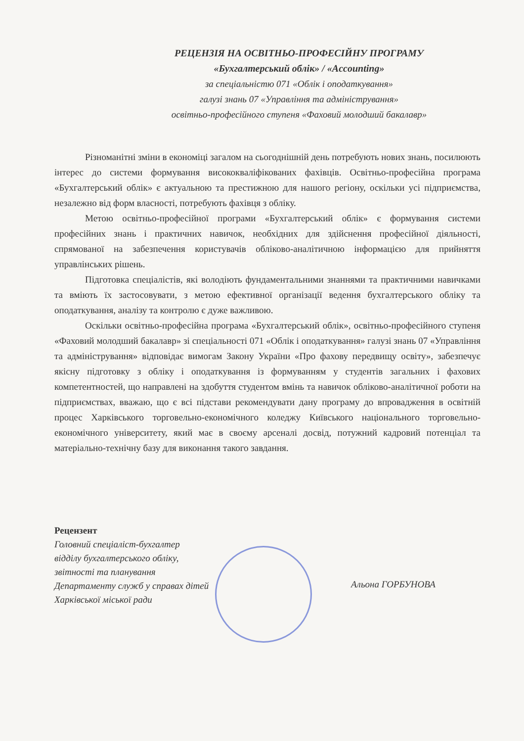РЕЦЕНЗІЯ НА ОСВІТНЬО-ПРОФЕСІЙНУ ПРОГРАМУ
«Бухгалтерський облік» / «Accounting»
за спеціальністю 071 «Облік і оподаткування»
галузі знань 07 «Управління та адміністрування»
освітньо-професійного ступеня «Фаховий молодший бакалавр»
Різноманітні зміни в економіці загалом на сьогоднішній день потребують нових знань, посилюють інтерес до системи формування висококваліфікованих фахівців. Освітньо-професійна програма «Бухгалтерський облік» є актуальною та престижною для нашого регіону, оскільки усі підприємства, незалежно від форм власності, потребують фахівця з обліку.
Метою освітньо-професійної програми «Бухгалтерський облік» є формування системи професійних знань і практичних навичок, необхідних для здійснення професійної діяльності, спрямованої на забезпечення користувачів обліково-аналітичною інформацією для прийняття управлінських рішень.
Підготовка спеціалістів, які володіють фундаментальними знаннями та практичними навичками та вміють їх застосовувати, з метою ефективної організації ведення бухгалтерського обліку та оподаткування, аналізу та контролю є дуже важливою.
Оскільки освітньо-професійна програма «Бухгалтерський облік», освітньо-професійного ступеня «Фаховий молодший бакалавр» зі спеціальності 071 «Облік і оподаткування» галузі знань 07 «Управління та адміністрування» відповідає вимогам Закону України «Про фахову передвищу освіту», забезпечує якісну підготовку з обліку і оподаткування із формуванням у студентів загальних і фахових компетентностей, що направлені на здобуття студентом вмінь та навичок обліково-аналітичної роботи на підприємствах, вважаю, що є всі підстави рекомендувати дану програму до впровадження в освітній процес Харківського торговельно-економічного коледжу Київського національного торговельно-економічного університету, який має в своєму арсеналі досвід, потужний кадровий потенціал та матеріально-технічну базу для виконання такого завдання.
Рецензент
Головний спеціаліст-бухгалтер
відділу бухгалтерського обліку,
звітності та планування
Департаменту служб у справах дітей
Харківської міської ради
Альона ГОРБУНОВА